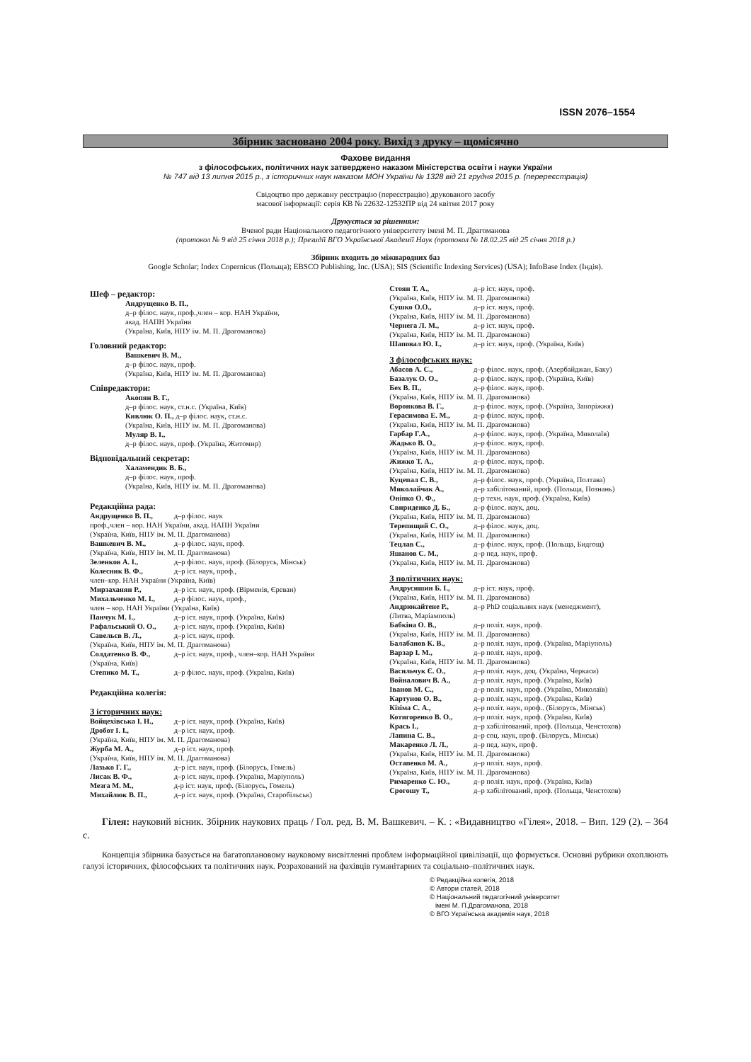ISSN 2076–1554
Збірник засновано 2004 року. Вихід з друку – щомісячно
Фахове видання
з філософських, політичних наук затверджено наказом Міністерства освіти і науки України
№ 747 від 13 липня 2015 р., з історичних наук наказом МОН України № 1328 від 21 грудня 2015 р. (перереєстрація)
Свідоцтво про державну реєстрацію (переєстрацію) друкованого засобу
масової інформації: серія КВ № 22632-12532ПР від 24 квітня 2017 року
Друкується за рішенням:
Вченої ради Національного педагогічного університету імені М. П. Драгоманова
(протокол № 9 від 25 січня 2018 р.); Президії ВГО Української Академії Наук (протокол № 18.02.25 від 25 січня 2018 р.)
Збірник входить до міжнародних баз
Google Scholar; Index Copernicus (Польща); EBSCO Publishing, Inc. (USA); SIS (Scientific Indexing Services) (USA); InfoBase Index (Індія).
Шеф – редактор:
Андрущенко В. П.,
д–р філос. наук, проф.,член – кор. НАН України,
акад. НАПН України
(Україна, Київ, НПУ ім. М. П. Драгоманова)
Головний редактор:
Вашкевич В. М.,
д–р філос. наук, проф.
(Україна, Київ, НПУ ім. М. П. Драгоманова)
Співредактори:
Акопян В. Г.,
д–р філос. наук, ст.н.с. (Україна, Київ)
Кивлюк О. П., д–р філос. наук, ст.н.с.
(Україна, Київ, НПУ ім. М. П. Драгоманова)
Муляр В. І.,
д–р філос. наук, проф. (Україна, Житомир)
Відповідальний секретар:
Халамендик В. Б.,
д–р філос. наук, проф.
(Україна, Київ, НПУ ім. М. П. Драгоманова)
Редакційна рада:
Андрущенко В. П., д–р філос. наук
проф.,член – кор. НАН України, акад. НАПН України
(Україна, Київ, НПУ ім. М. П. Драгоманова)
Вашкевич В. М., д–р філос. наук, проф.
(Україна, Київ, НПУ ім. М. П. Драгоманова)
Зеленков А. І., д–р філос. наук, проф. (Білорусь, Мінськ)
Колесник В. Ф., д–р іст. наук, проф.,
член–кор. НАН України (Україна, Київ)
Мирзаханян Р., д–р іст. наук, проф. (Вірменія, Єреван)
Михальченко М. І., д–р філос. наук, проф.,
член – кор. НАН України (Україна, Київ)
Панчук М. І., д–р іст. наук, проф. (Україна, Київ)
Рафальський О. О., д–р іст. наук, проф. (Україна, Київ)
Савельєв В. Л., д–р іст. наук, проф.
(Україна, Київ, НПУ ім. М. П. Драгоманова)
Солдатенко В. Ф., д–р іст. наук, проф., член–кор. НАН України
(Україна, Київ)
Степико М. Т., д–р філос. наук, проф. (Україна, Київ)
Редакційна колегія:
З історичних наук:
Войцехівська І. Н., д–р іст. наук, проф. (Україна, Київ)
Дробот І. І., д–р іст. наук, проф.
(Україна, Київ, НПУ ім. М. П. Драгоманова)
Журба М. А., д–р іст. наук, проф.
(Україна, Київ, НПУ ім. М. П. Драгоманова)
Лазько Г. Г., д–р іст. наук, проф. (Білорусь, Гомель)
Лисак В. Ф., д–р іст. наук, проф. (Україна, Маріуполь)
Мезга М. М., д-р іст. наук, проф. (Білорусь, Гомель)
Михайлюк В. П., д–р іст. наук, проф. (Україна, Старобільськ)
Стоян Т. А., д–р іст. наук, проф.
(Україна, Київ, НПУ ім. М. П. Драгоманова)
Сушко О.О., д–р іст. наук, проф.
(Україна, Київ, НПУ ім. М. П. Драгоманова)
Чернега Л. М., д–р іст. наук, проф.
(Україна, Київ, НПУ ім. М. П. Драгоманова)
Шаповал Ю. І., д–р іст. наук, проф. (Україна, Київ)
З філософських наук:
Абасов А. С., д–р філос. наук, проф. (Азербайджан, Баку)
Базалук О. О., д–р філос. наук, проф. (Україна, Київ)
Бех В. П., д–р філос. наук, проф.
(Україна, Київ, НПУ ім. М. П. Драгоманова)
Воронкова В. Г., д–р філос. наук, проф. (Україна, Запоріжжя)
Герасимова Е. М., д–р філос. наук, проф.
(Україна, Київ, НПУ ім. М. П. Драгоманова)
Гарбар Г.А., д–р філос. наук, проф. (Україна, Миколаїв)
Жадько В. О., д–р філос. наук, проф.
(Україна, Київ, НПУ ім. М. П. Драгоманова)
Жижко Т. А., д–р філос. наук, проф.
(Україна, Київ, НПУ ім. М. П. Драгоманова)
Куцепал С. В., д–р філос. наук, проф. (Україна, Полтава)
Миколайчак А., д–р хабілітований, проф. (Польща, Познань)
Оніпко О. Ф., д–р техн. наук, проф. (Україна, Київ)
Свириденко Д. Б., д–р філос. наук, доц.
(Україна, Київ, НПУ ім. М. П. Драгоманова)
Терепищий С. О., д–р філос. наук, доц.
(Україна, Київ, НПУ ім. М. П. Драгоманова)
Тецлав С., д–р філос. наук, проф. (Польща, Бидгощ)
Яшанов С. М., д–р пед. наук, проф.
(Україна, Київ, НПУ ім. М. П. Драгоманова)
З політичних наук:
Андрусишин Б. І., д–р іст. наук, проф.
(Україна, Київ, НПУ ім. М. П. Драгоманова)
Андрюкайтене Р., д–р PhD соціальних наук (менеджмент),
(Литва, Маріамполь)
Бабкіна О. В., д–р політ. наук, проф.
(Україна, Київ, НПУ ім. М. П. Драгоманова)
Балабанов К. В., д–р політ. наук, проф. (Україна, Маріуполь)
Варзар І. М., д–р політ. наук, проф.
(Україна, Київ, НПУ ім. М. П. Драгоманова)
Васильчук Є. О., д–р політ. наук, доц. (Україна, Черкаси)
Войналович В. А., д–р політ. наук, проф. (Україна, Київ)
Іванов М. С., д–р політ. наук, проф. (Україна, Миколаїв)
Картунов О. В., д–р політ. наук, проф. (Україна, Київ)
Кізіма С. А., д–р політ. наук, проф.. (Білорусь, Мінськ)
Котигоренко В. О., д–р політ. наук, проф. (Україна, Київ)
Крась І., д–р хабілітований, проф. (Польща, Ченстохов)
Лапина С. В., д–р соц. наук, проф. (Білорусь, Мінськ)
Макаренко Л. Л., д–р пед. наук, проф.
(Україна, Київ, НПУ ім. М. П. Драгоманова)
Остапенко М. А., д–р політ. наук, проф.
(Україна, Київ, НПУ ім. М. П. Драгоманова)
Римаренко С. Ю., д–р політ. наук, проф. (Україна, Київ)
Срогошу Т., д–р хабілітований, проф. (Польща, Ченстохов)
Гілея: науковий вісник. Збірник наукових праць / Гол. ред. В. М. Вашкевич. – К. : «Видавництво «Гілея», 2018. – Вип. 129 (2). – 364 с.
Концепція збірника базується на багатоплановому науковому висвітленні проблем інформаційної цивілізації, що формується. Основні рубрики охоплюють галузі історичних, філософських та політичних наук. Розрахований на фахівців гуманітарних та соціально–політичних наук.
© Редакційна колегія, 2018
© Автори статей, 2018
© Національний педагогічний університет
імені М. П.Драгоманова, 2018
© ВГО Українська академія наук, 2018